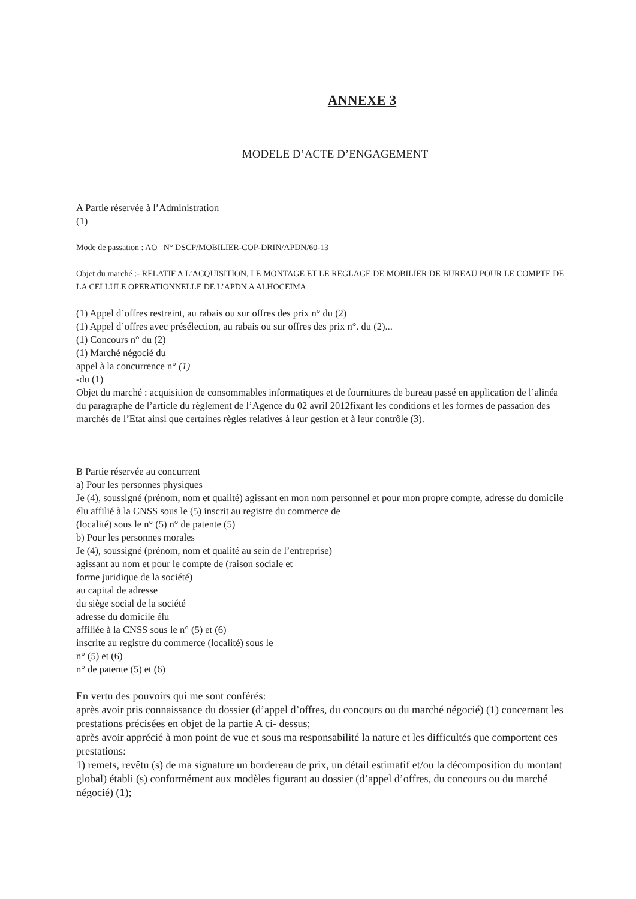ANNEXE 3
MODELE D’ACTE D’ENGAGEMENT
A Partie réservée à l’Administration
(1)
Mode de passation : AO N° DSCP/MOBILIER-COP-DRIN/APDN/60-13
Objet du marché :- RELATIF A L’ACQUISITION, LE MONTAGE ET LE REGLAGE DE MOBILIER DE BUREAU POUR LE COMPTE DE LA CELLULE OPERATIONNELLE DE L’APDN A ALHOCEIMA
(1) Appel d’offres restreint, au rabais ou sur offres des prix n° du (2)
(1) Appel d’offres avec présélection, au rabais ou sur offres des prix n°. du (2)...
(1) Concours n° du (2)
(1) Marché négocié du
appel à la concurrence n° (1)
-du (1)
Objet du marché : acquisition de consommables informatiques et de fournitures de bureau passé en application de l’alinéa du paragraphe de l’article du règlement de l’Agence du 02 avril 2012fixant les conditions et les formes de passation des marchés de l’Etat ainsi que certaines règles relatives à leur gestion et à leur contrôle (3).
B Partie réservée au concurrent
a) Pour les personnes physiques
Je (4), soussigné (prénom, nom et qualité) agissant en mon nom personnel et pour mon propre compte, adresse du domicile élu affilié à la CNSS sous le (5) inscrit au registre du commerce de
(localité) sous le n° (5) n° de patente (5)
b) Pour les personnes morales
Je (4), soussigné (prénom, nom et qualité au sein de l’entreprise)
agissant au nom et pour le compte de (raison sociale et
forme juridique de la société)
au capital de adresse
du siège social de la société
adresse du domicile élu
affiliée à la CNSS sous le n° (5) et (6)
inscrite au registre du commerce (localité) sous le
n° (5) et (6)
n° de patente (5) et (6)
En vertu des pouvoirs qui me sont conférés:
après avoir pris connaissance du dossier (d’appel d’offres, du concours ou du marché négocié) (1) concernant les prestations précisées en objet de la partie A ci- dessus;
après avoir apprécié à mon point de vue et sous ma responsabilité la nature et les difficultés que comportent ces prestations:
1) remets, revêtu (s) de ma signature un bordereau de prix, un détail estimatif et/ou la décomposition du montant global) établi (s) conformément aux modèles figurant au dossier (d’appel d’offres, du concours ou du marché négocié) (1);